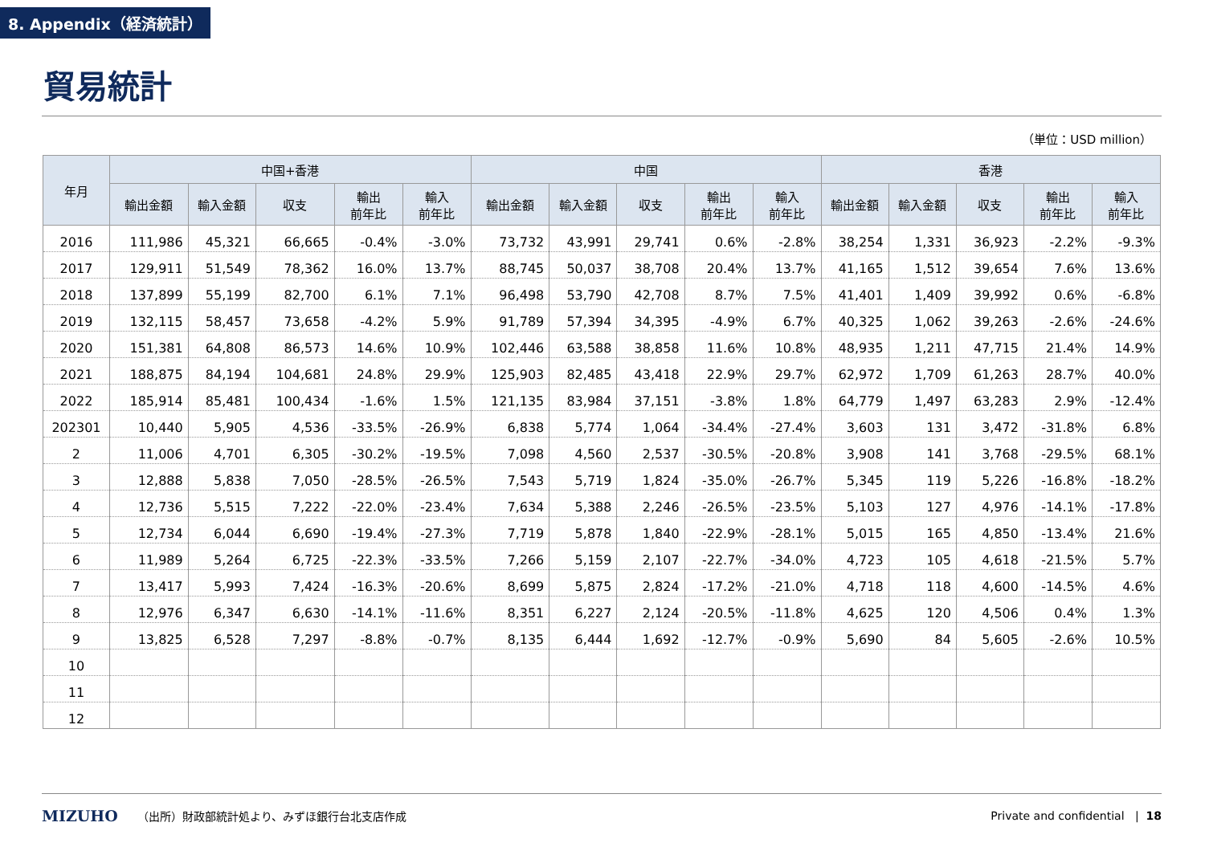8. Appendix（経済統計）
貿易統計
（単位：USD million）
| 年月 | 中国+香港 | | | | | 中国 | | | | | 香港 | | | | |
| --- | --- | --- | --- | --- | --- | --- | --- | --- | --- | --- | --- | --- | --- | --- | --- |
| | 輸出金額 | 輸入金額 | 収支 | 輸出 前年比 | 輸入 前年比 | 輸出金額 | 輸入金額 | 収支 | 輸出 前年比 | 輸入 前年比 | 輸出金額 | 輸入金額 | 収支 | 輸出 前年比 | 輸入 前年比 |
| 2016 | 111,986 | 45,321 | 66,665 | -0.4% | -3.0% | 73,732 | 43,991 | 29,741 | 0.6% | -2.8% | 38,254 | 1,331 | 36,923 | -2.2% | -9.3% |
| 2017 | 129,911 | 51,549 | 78,362 | 16.0% | 13.7% | 88,745 | 50,037 | 38,708 | 20.4% | 13.7% | 41,165 | 1,512 | 39,654 | 7.6% | 13.6% |
| 2018 | 137,899 | 55,199 | 82,700 | 6.1% | 7.1% | 96,498 | 53,790 | 42,708 | 8.7% | 7.5% | 41,401 | 1,409 | 39,992 | 0.6% | -6.8% |
| 2019 | 132,115 | 58,457 | 73,658 | -4.2% | 5.9% | 91,789 | 57,394 | 34,395 | -4.9% | 6.7% | 40,325 | 1,062 | 39,263 | -2.6% | -24.6% |
| 2020 | 151,381 | 64,808 | 86,573 | 14.6% | 10.9% | 102,446 | 63,588 | 38,858 | 11.6% | 10.8% | 48,935 | 1,211 | 47,715 | 21.4% | 14.9% |
| 2021 | 188,875 | 84,194 | 104,681 | 24.8% | 29.9% | 125,903 | 82,485 | 43,418 | 22.9% | 29.7% | 62,972 | 1,709 | 61,263 | 28.7% | 40.0% |
| 2022 | 185,914 | 85,481 | 100,434 | -1.6% | 1.5% | 121,135 | 83,984 | 37,151 | -3.8% | 1.8% | 64,779 | 1,497 | 63,283 | 2.9% | -12.4% |
| 202301 | 10,440 | 5,905 | 4,536 | -33.5% | -26.9% | 6,838 | 5,774 | 1,064 | -34.4% | -27.4% | 3,603 | 131 | 3,472 | -31.8% | 6.8% |
| 2 | 11,006 | 4,701 | 6,305 | -30.2% | -19.5% | 7,098 | 4,560 | 2,537 | -30.5% | -20.8% | 3,908 | 141 | 3,768 | -29.5% | 68.1% |
| 3 | 12,888 | 5,838 | 7,050 | -28.5% | -26.5% | 7,543 | 5,719 | 1,824 | -35.0% | -26.7% | 5,345 | 119 | 5,226 | -16.8% | -18.2% |
| 4 | 12,736 | 5,515 | 7,222 | -22.0% | -23.4% | 7,634 | 5,388 | 2,246 | -26.5% | -23.5% | 5,103 | 127 | 4,976 | -14.1% | -17.8% |
| 5 | 12,734 | 6,044 | 6,690 | -19.4% | -27.3% | 7,719 | 5,878 | 1,840 | -22.9% | -28.1% | 5,015 | 165 | 4,850 | -13.4% | 21.6% |
| 6 | 11,989 | 5,264 | 6,725 | -22.3% | -33.5% | 7,266 | 5,159 | 2,107 | -22.7% | -34.0% | 4,723 | 105 | 4,618 | -21.5% | 5.7% |
| 7 | 13,417 | 5,993 | 7,424 | -16.3% | -20.6% | 8,699 | 5,875 | 2,824 | -17.2% | -21.0% | 4,718 | 118 | 4,600 | -14.5% | 4.6% |
| 8 | 12,976 | 6,347 | 6,630 | -14.1% | -11.6% | 8,351 | 6,227 | 2,124 | -20.5% | -11.8% | 4,625 | 120 | 4,506 | 0.4% | 1.3% |
| 9 | 13,825 | 6,528 | 7,297 | -8.8% | -0.7% | 8,135 | 6,444 | 1,692 | -12.7% | -0.9% | 5,690 | 84 | 5,605 | -2.6% | 10.5% |
| 10 | | | | | | | | | | | | | | | |
| 11 | | | | | | | | | | | | | | | |
| 12 | | | | | | | | | | | | | | | |
MIZUHO （出所）財政部統計処より、みずほ銀行台北支店作成 Private and confidential | 18